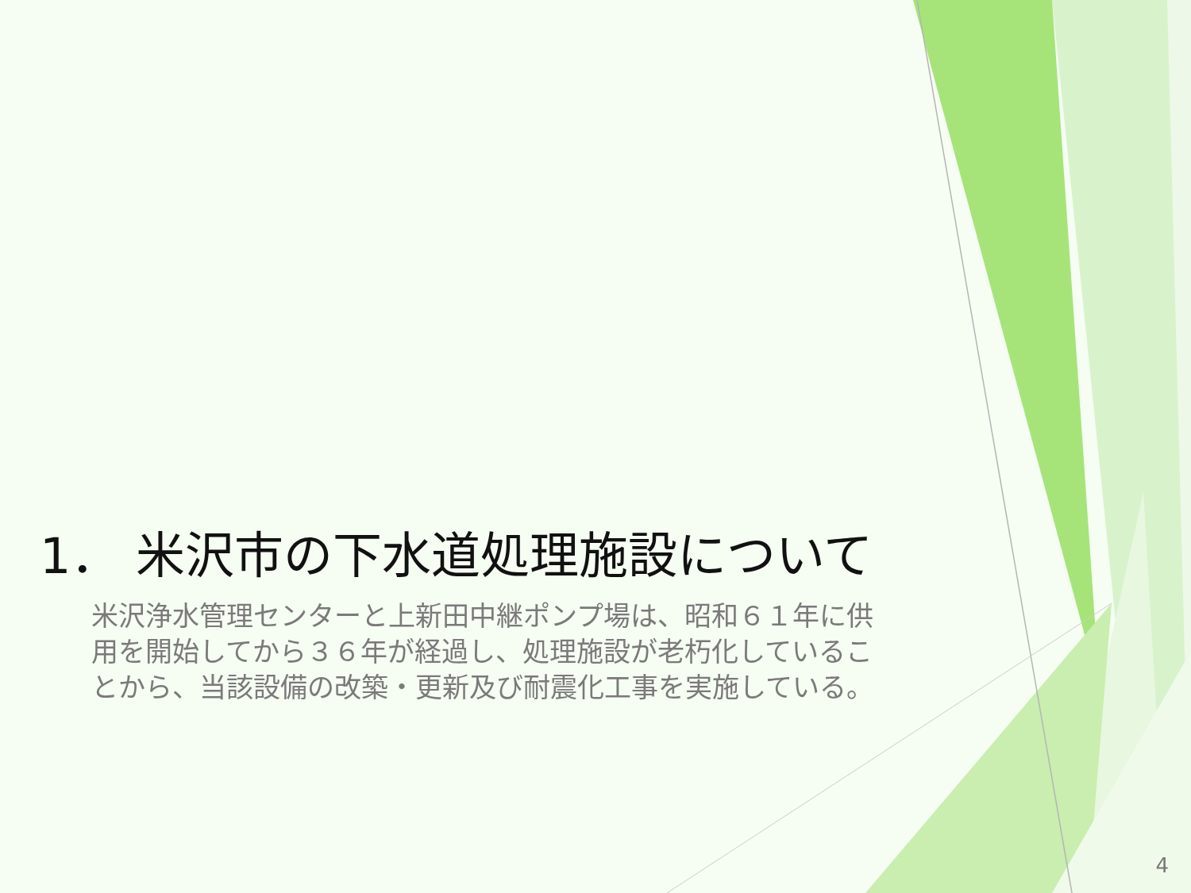1． 米沢市の下水道処理施設について
米沢浄水管理センターと上新田中継ポンプ場は、昭和６１年に供用を開始してから３６年が経過し、処理施設が老朽化していることから、当該設備の改築・更新及び耐震化工事を実施している。
4